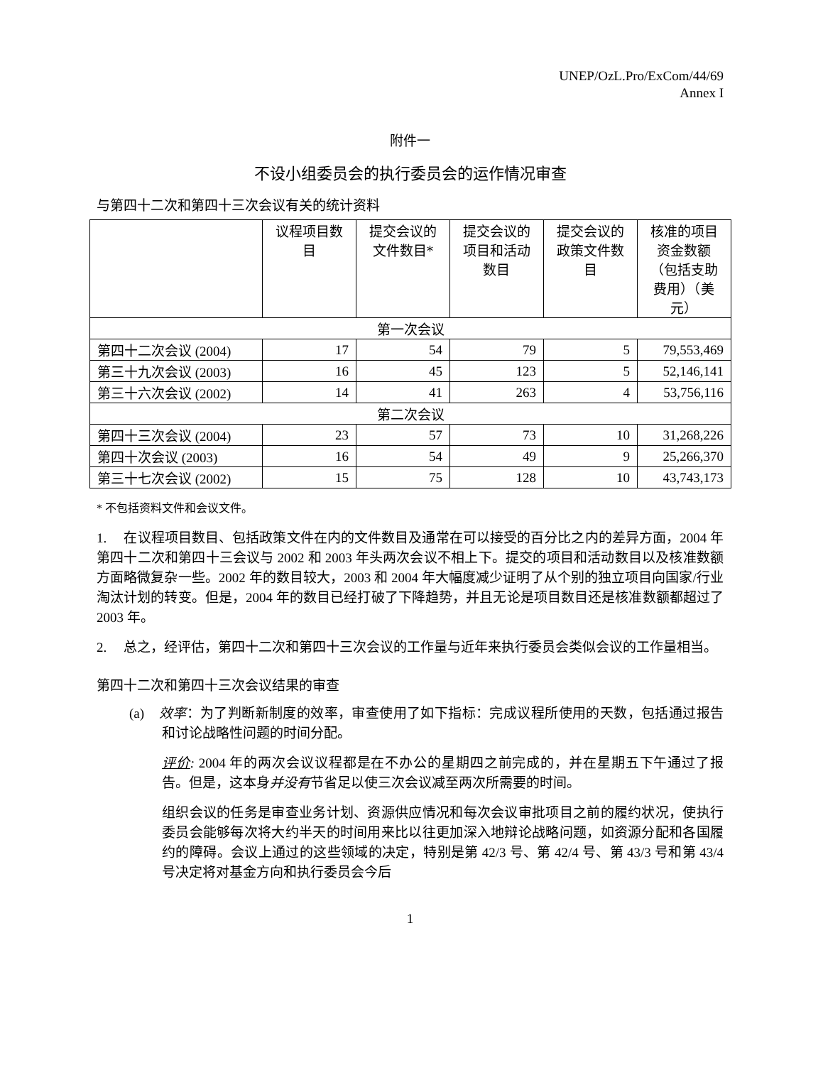UNEP/OzL.Pro/ExCom/44/69
Annex I
附件一
不设小组委员会的执行委员会的运作情况审查
与第四十二次和第四十三次会议有关的统计资料
| | 议程项目数目 | 提交会议的文件数目* | 提交会议的项目和活动数目 | 提交会议的政策文件数目 | 核准的项目资金数额（包括支助费用）（美元） |
| --- | --- | --- | --- | --- | --- |
| 第一次会议 | | | | | |
| 第四十二次会议 (2004) | 17 | 54 | 79 | 5 | 79,553,469 |
| 第三十九次会议 (2003) | 16 | 45 | 123 | 5 | 52,146,141 |
| 第三十六次会议 (2002) | 14 | 41 | 263 | 4 | 53,756,116 |
| 第二次会议 | | | | | |
| 第四十三次会议 (2004) | 23 | 57 | 73 | 10 | 31,268,226 |
| 第四十次会议 (2003) | 16 | 54 | 49 | 9 | 25,266,370 |
| 第三十七次会议 (2002) | 15 | 75 | 128 | 10 | 43,743,173 |
* 不包括资料文件和会议文件。
1. 在议程项目数目、包括政策文件在内的文件数目及通常在可以接受的百分比之内的差异方面，2004 年第四十二次和第四十三会议与 2002 和 2003 年头两次会议不相上下。提交的项目和活动数目以及核准数额方面略微复杂一些。2002 年的数目较大，2003 和 2004 年大幅度减少证明了从个别的独立项目向国家/行业淘汰计划的转变。但是，2004 年的数目已经打破了下降趋势，并且无论是项目数目还是核准数额都超过了 2003 年。
2. 总之，经评估，第四十二次和第四十三次会议的工作量与近年来执行委员会类似会议的工作量相当。
第四十二次和第四十三次会议结果的审查
(a) 效率：为了判断新制度的效率，审查使用了如下指标：完成议程所使用的天数，包括通过报告和讨论战略性问题的时间分配。
评价: 2004 年的两次会议议程都是在不办公的星期四之前完成的，并在星期五下午通过了报告。但是，这本身并没有节省足以使三次会议减至两次所需要的时间。
组织会议的任务是审查业务计划、资源供应情况和每次会议审批项目之前的履约状况，使执行委员会能够每次将大约半天的时间用来比以往更加深入地辩论战略问题，如资源分配和各国履约的障碍。会议上通过的这些领域的决定，特别是第 42/3 号、第 42/4 号、第 43/3 号和第 43/4 号决定将对基金方向和执行委员会今后
1